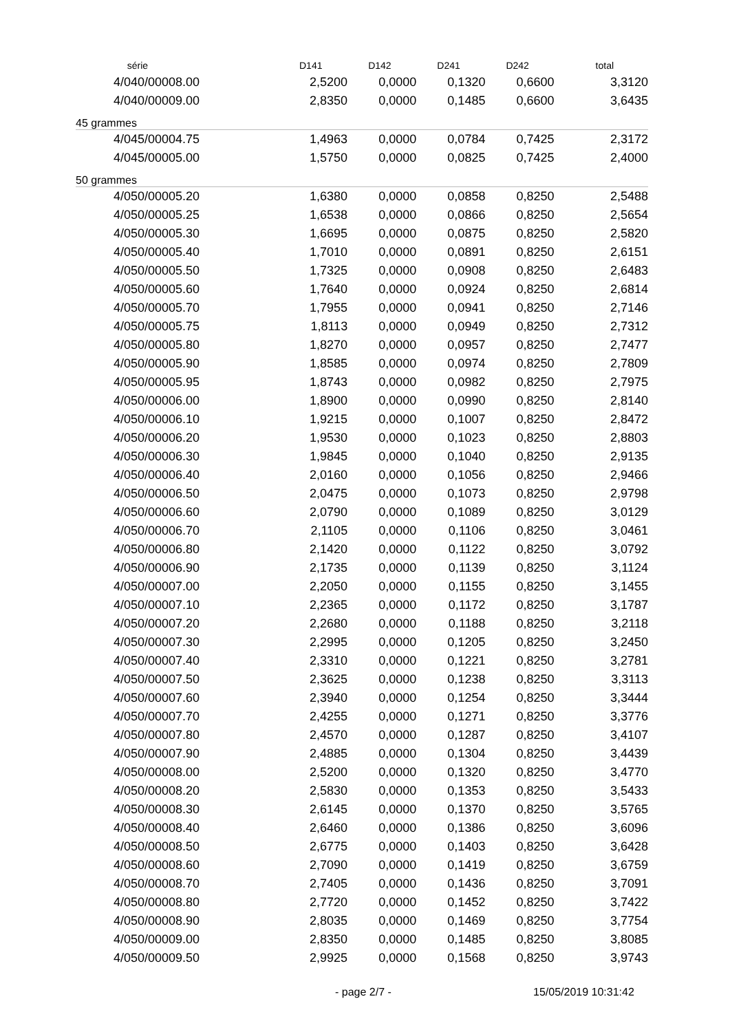| série | D141 | D142 | D241 | D242 | total |
| --- | --- | --- | --- | --- | --- |
| 4/040/00008.00 | 2,5200 | 0,0000 | 0,1320 | 0,6600 | 3,3120 |
| 4/040/00009.00 | 2,8350 | 0,0000 | 0,1485 | 0,6600 | 3,6435 |
| 45 grammes | | | | | |
| 4/045/00004.75 | 1,4963 | 0,0000 | 0,0784 | 0,7425 | 2,3172 |
| 4/045/00005.00 | 1,5750 | 0,0000 | 0,0825 | 0,7425 | 2,4000 |
| 50 grammes | | | | | |
| 4/050/00005.20 | 1,6380 | 0,0000 | 0,0858 | 0,8250 | 2,5488 |
| 4/050/00005.25 | 1,6538 | 0,0000 | 0,0866 | 0,8250 | 2,5654 |
| 4/050/00005.30 | 1,6695 | 0,0000 | 0,0875 | 0,8250 | 2,5820 |
| 4/050/00005.40 | 1,7010 | 0,0000 | 0,0891 | 0,8250 | 2,6151 |
| 4/050/00005.50 | 1,7325 | 0,0000 | 0,0908 | 0,8250 | 2,6483 |
| 4/050/00005.60 | 1,7640 | 0,0000 | 0,0924 | 0,8250 | 2,6814 |
| 4/050/00005.70 | 1,7955 | 0,0000 | 0,0941 | 0,8250 | 2,7146 |
| 4/050/00005.75 | 1,8113 | 0,0000 | 0,0949 | 0,8250 | 2,7312 |
| 4/050/00005.80 | 1,8270 | 0,0000 | 0,0957 | 0,8250 | 2,7477 |
| 4/050/00005.90 | 1,8585 | 0,0000 | 0,0974 | 0,8250 | 2,7809 |
| 4/050/00005.95 | 1,8743 | 0,0000 | 0,0982 | 0,8250 | 2,7975 |
| 4/050/00006.00 | 1,8900 | 0,0000 | 0,0990 | 0,8250 | 2,8140 |
| 4/050/00006.10 | 1,9215 | 0,0000 | 0,1007 | 0,8250 | 2,8472 |
| 4/050/00006.20 | 1,9530 | 0,0000 | 0,1023 | 0,8250 | 2,8803 |
| 4/050/00006.30 | 1,9845 | 0,0000 | 0,1040 | 0,8250 | 2,9135 |
| 4/050/00006.40 | 2,0160 | 0,0000 | 0,1056 | 0,8250 | 2,9466 |
| 4/050/00006.50 | 2,0475 | 0,0000 | 0,1073 | 0,8250 | 2,9798 |
| 4/050/00006.60 | 2,0790 | 0,0000 | 0,1089 | 0,8250 | 3,0129 |
| 4/050/00006.70 | 2,1105 | 0,0000 | 0,1106 | 0,8250 | 3,0461 |
| 4/050/00006.80 | 2,1420 | 0,0000 | 0,1122 | 0,8250 | 3,0792 |
| 4/050/00006.90 | 2,1735 | 0,0000 | 0,1139 | 0,8250 | 3,1124 |
| 4/050/00007.00 | 2,2050 | 0,0000 | 0,1155 | 0,8250 | 3,1455 |
| 4/050/00007.10 | 2,2365 | 0,0000 | 0,1172 | 0,8250 | 3,1787 |
| 4/050/00007.20 | 2,2680 | 0,0000 | 0,1188 | 0,8250 | 3,2118 |
| 4/050/00007.30 | 2,2995 | 0,0000 | 0,1205 | 0,8250 | 3,2450 |
| 4/050/00007.40 | 2,3310 | 0,0000 | 0,1221 | 0,8250 | 3,2781 |
| 4/050/00007.50 | 2,3625 | 0,0000 | 0,1238 | 0,8250 | 3,3113 |
| 4/050/00007.60 | 2,3940 | 0,0000 | 0,1254 | 0,8250 | 3,3444 |
| 4/050/00007.70 | 2,4255 | 0,0000 | 0,1271 | 0,8250 | 3,3776 |
| 4/050/00007.80 | 2,4570 | 0,0000 | 0,1287 | 0,8250 | 3,4107 |
| 4/050/00007.90 | 2,4885 | 0,0000 | 0,1304 | 0,8250 | 3,4439 |
| 4/050/00008.00 | 2,5200 | 0,0000 | 0,1320 | 0,8250 | 3,4770 |
| 4/050/00008.20 | 2,5830 | 0,0000 | 0,1353 | 0,8250 | 3,5433 |
| 4/050/00008.30 | 2,6145 | 0,0000 | 0,1370 | 0,8250 | 3,5765 |
| 4/050/00008.40 | 2,6460 | 0,0000 | 0,1386 | 0,8250 | 3,6096 |
| 4/050/00008.50 | 2,6775 | 0,0000 | 0,1403 | 0,8250 | 3,6428 |
| 4/050/00008.60 | 2,7090 | 0,0000 | 0,1419 | 0,8250 | 3,6759 |
| 4/050/00008.70 | 2,7405 | 0,0000 | 0,1436 | 0,8250 | 3,7091 |
| 4/050/00008.80 | 2,7720 | 0,0000 | 0,1452 | 0,8250 | 3,7422 |
| 4/050/00008.90 | 2,8035 | 0,0000 | 0,1469 | 0,8250 | 3,7754 |
| 4/050/00009.00 | 2,8350 | 0,0000 | 0,1485 | 0,8250 | 3,8085 |
| 4/050/00009.50 | 2,9925 | 0,0000 | 0,1568 | 0,8250 | 3,9743 |
- page 2/7 - 15/05/2019 10:31:42